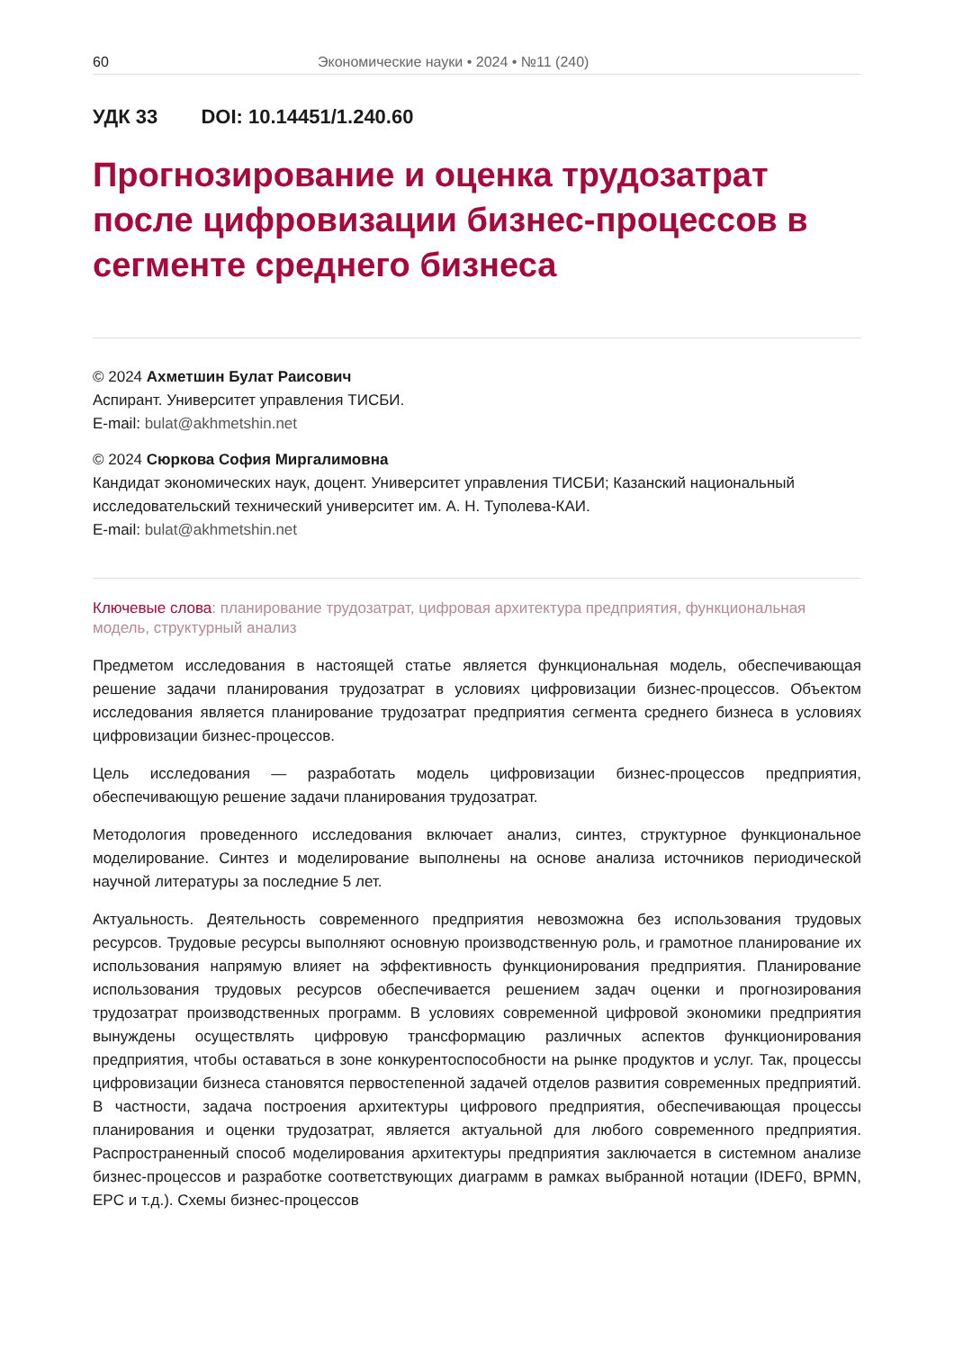60 Экономические науки • 2024 • №11 (240)
УДК 33 DOI: 10.14451/1.240.60
Прогнозирование и оценка трудозатрат после цифровизации бизнес-процессов в сегменте среднего бизнеса
© 2024 Ахметшин Булат Раисович
Аспирант. Университет управления ТИСБИ.
E-mail: bulat@akhmetshin.net
© 2024 Сюркова София Миргалимовна
Кандидат экономических наук, доцент. Университет управления ТИСБИ; Казанский национальный исследовательский технический университет им. А. Н. Туполева-КАИ.
E-mail: bulat@akhmetshin.net
Ключевые слова: планирование трудозатрат, цифровая архитектура предприятия, функциональная модель, структурный анализ
Предметом исследования в настоящей статье является функциональная модель, обеспечивающая решение задачи планирования трудозатрат в условиях цифровизации бизнес-процессов. Объектом исследования является планирование трудозатрат предприятия сегмента среднего бизнеса в условиях цифровизации бизнес-процессов.
Цель исследования — разработать модель цифровизации бизнес-процессов предприятия, обеспечивающую решение задачи планирования трудозатрат.
Методология проведенного исследования включает анализ, синтез, структурное функциональное моделирование. Синтез и моделирование выполнены на основе анализа источников периодической научной литературы за последние 5 лет.
Актуальность. Деятельность современного предприятия невозможна без использования трудовых ресурсов. Трудовые ресурсы выполняют основную производственную роль, и грамотное планирование их использования напрямую влияет на эффективность функционирования предприятия. Планирование использования трудовых ресурсов обеспечивается решением задач оценки и прогнозирования трудозатрат производственных программ. В условиях современной цифровой экономики предприятия вынуждены осуществлять цифровую трансформацию различных аспектов функционирования предприятия, чтобы оставаться в зоне конкурентоспособности на рынке продуктов и услуг. Так, процессы цифровизации бизнеса становятся первостепенной задачей отделов развития современных предприятий. В частности, задача построения архитектуры цифрового предприятия, обеспечивающая процессы планирования и оценки трудозатрат, является актуальной для любого современного предприятия. Распространенный способ моделирования архитектуры предприятия заключается в системном анализе бизнес-процессов и разработке соответствующих диаграмм в рамках выбранной нотации (IDEF0, BPMN, EPC и т.д.). Схемы бизнес-процессов